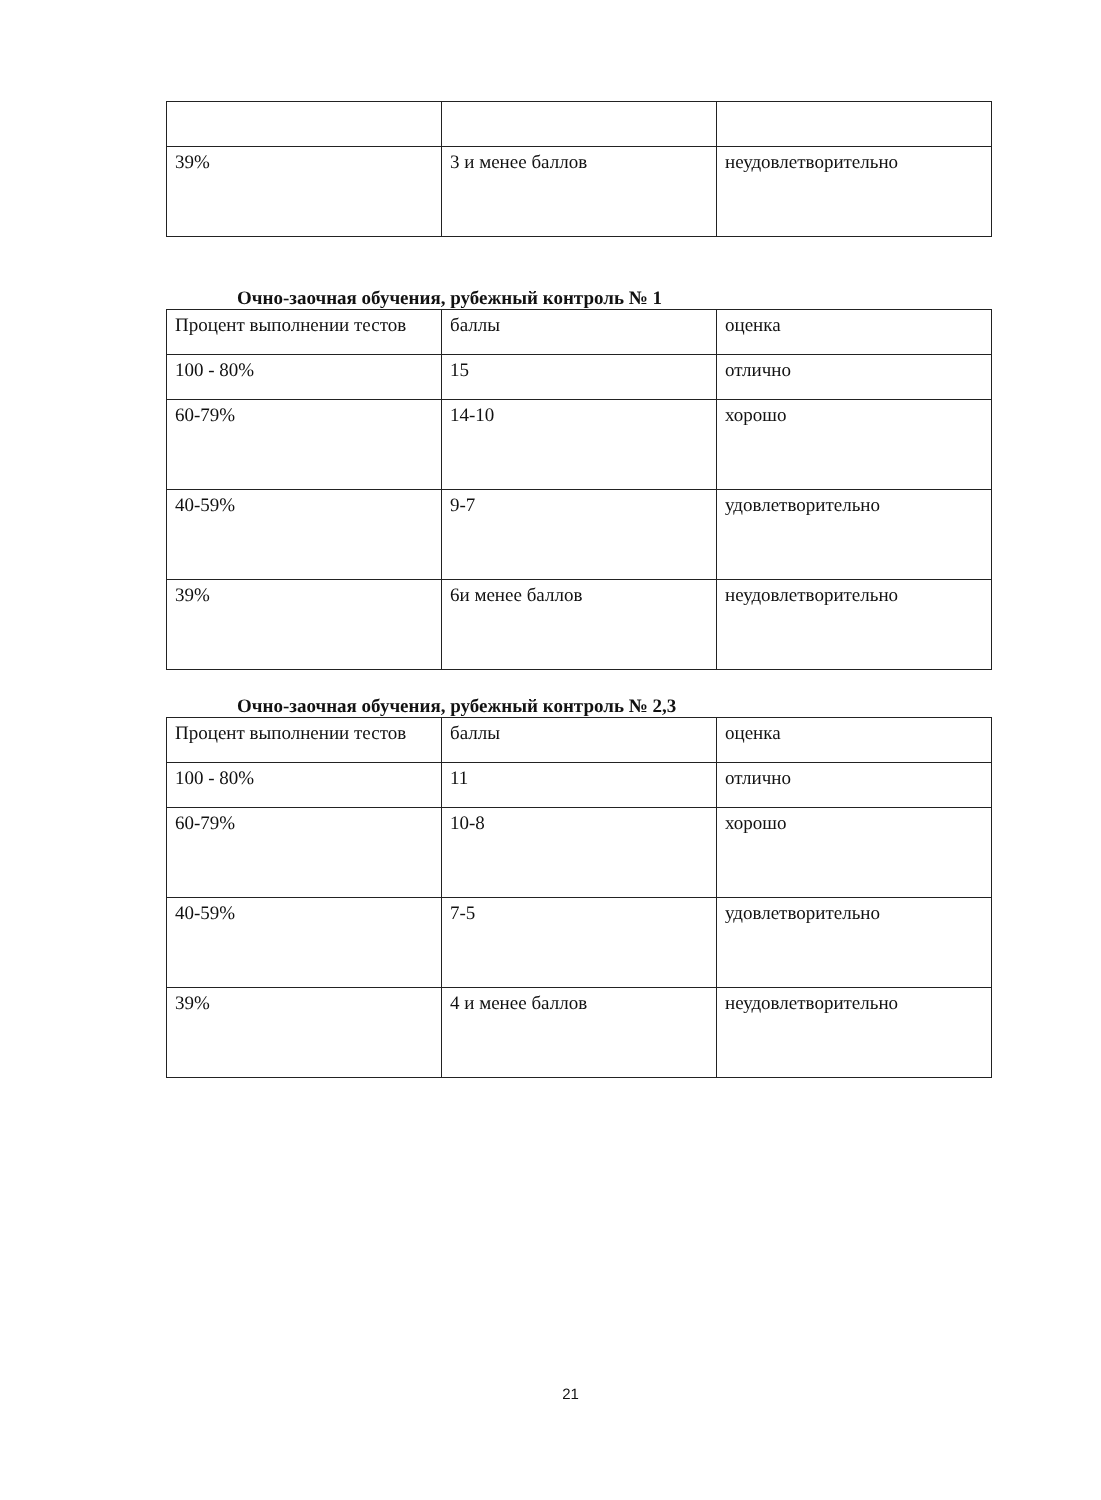| 39% | 3 и менее баллов | неудовлетворительно |
Очно-заочная обучения, рубежный контроль № 1
| Процент выполнении тестов | баллы | оценка |
| 100 - 80% | 15 | отлично |
| 60-79% | 14-10 | хорошо |
| 40-59% | 9-7 | удовлетворительно |
| 39% | 6и менее баллов | неудовлетворительно |
Очно-заочная обучения, рубежный контроль № 2,3
| Процент выполнении тестов | баллы | оценка |
| 100 - 80% | 11 | отлично |
| 60-79% | 10-8 | хорошо |
| 40-59% | 7-5 | удовлетворительно |
| 39% | 4 и менее баллов | неудовлетворительно |
21